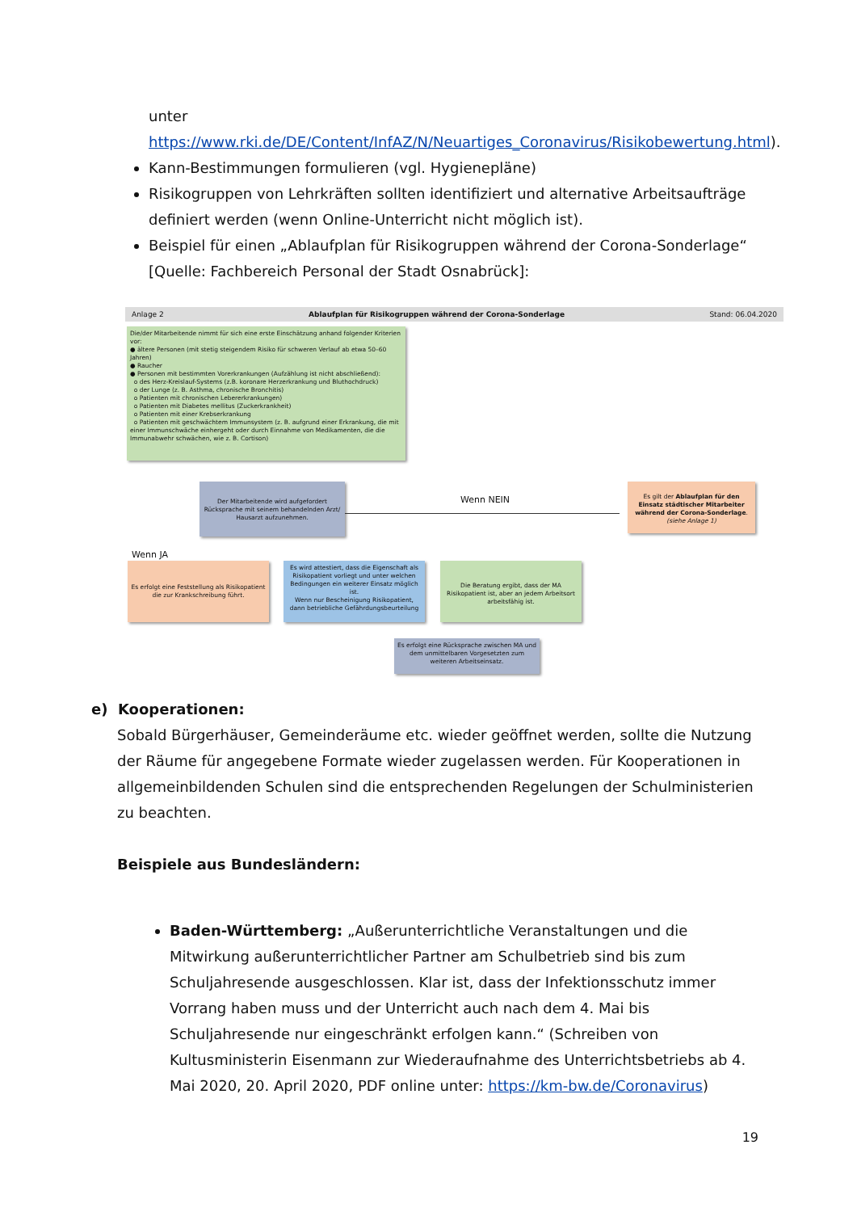unter
https://www.rki.de/DE/Content/InfAZ/N/Neuartiges_Coronavirus/Risikobewertung.html).
Kann-Bestimmungen formulieren (vgl. Hygienepläne)
Risikogruppen von Lehrkräften sollten identifiziert und alternative Arbeitsaufträge definiert werden (wenn Online-Unterricht nicht möglich ist).
Beispiel für einen „Ablaufplan für Risikogruppen während der Corona-Sonderlage“ [Quelle: Fachbereich Personal der Stadt Osnabrück]:
Anlage 2 Ablaufplan für Risikogruppen während der Corona-Sonderlage Stand: 06.04.2020
Die/der Mitarbeitende nimmt für sich eine erste Einschätzung anhand folgender Kriterien vor:
● ältere Personen (mit stetig steigendem Risiko für schweren Verlauf ab etwa 50–60 Jahren)
● Raucher
● Personen mit bestimmten Vorerkrankungen (Aufzählung ist nicht abschließend):
o des Herz-Kreislauf-Systems (z.B. koronare Herzerkrankung und Bluthochdruck)
o der Lunge (z. B. Asthma, chronische Bronchitis)
o Patienten mit chronischen Lebererkrankungen)
o Patienten mit Diabetes mellitus (Zuckerkrankheit)
o Patienten mit einer Krebserkrankung
o Patienten mit geschwächtem Immunsystem (z. B. aufgrund einer Erkrankung, die mit einer Immunschwäche einhergeht oder durch Einnahme von Medikamenten, die die Immunabwehr schwächen, wie z. B. Cortison)
Der Mitarbeitende wird aufgefordert Rücksprache mit seinem behandelnden Arzt/ Hausarzt aufzunehmen.
Wenn NEIN
Es gilt der Ablaufplan für den Einsatz städtischer Mitarbeiter während der Corona-Sonderlage.
(siehe Anlage 1)
Wenn JA
Es erfolgt eine Feststellung als Risikopatient die zur Krankschreibung führt.
Es wird attestiert, dass die Eigenschaft als Risikopatient vorliegt und unter welchen Bedingungen ein weiterer Einsatz möglich ist.
Wenn nur Bescheinigung Risikopatient, dann betriebliche Gefährdungsbeurteilung
Die Beratung ergibt, dass der MA Risikopatient ist, aber an jedem Arbeitsort arbeitsfähig ist.
Es erfolgt eine Rücksprache zwischen MA und dem unmittelbaren Vorgesetzten zum weiteren Arbeitseinsatz.
e) Kooperationen:
Sobald Bürgerhäuser, Gemeinderäume etc. wieder geöffnet werden, sollte die Nutzung der Räume für angegebene Formate wieder zugelassen werden. Für Kooperationen in allgemeinbildenden Schulen sind die entsprechenden Regelungen der Schulministerien zu beachten.
Beispiele aus Bundesländern:
Baden-Württemberg: „Außerunterrichtliche Veranstaltungen und die Mitwirkung außerunterrichtlicher Partner am Schulbetrieb sind bis zum Schuljahresende ausgeschlossen. Klar ist, dass der Infektionsschutz immer Vorrang haben muss und der Unterricht auch nach dem 4. Mai bis Schuljahresende nur eingeschränkt erfolgen kann.“ (Schreiben von Kultusministerin Eisenmann zur Wiederaufnahme des Unterrichtsbetriebs ab 4. Mai 2020, 20. April 2020, PDF online unter: https://km-bw.de/Coronavirus)
19